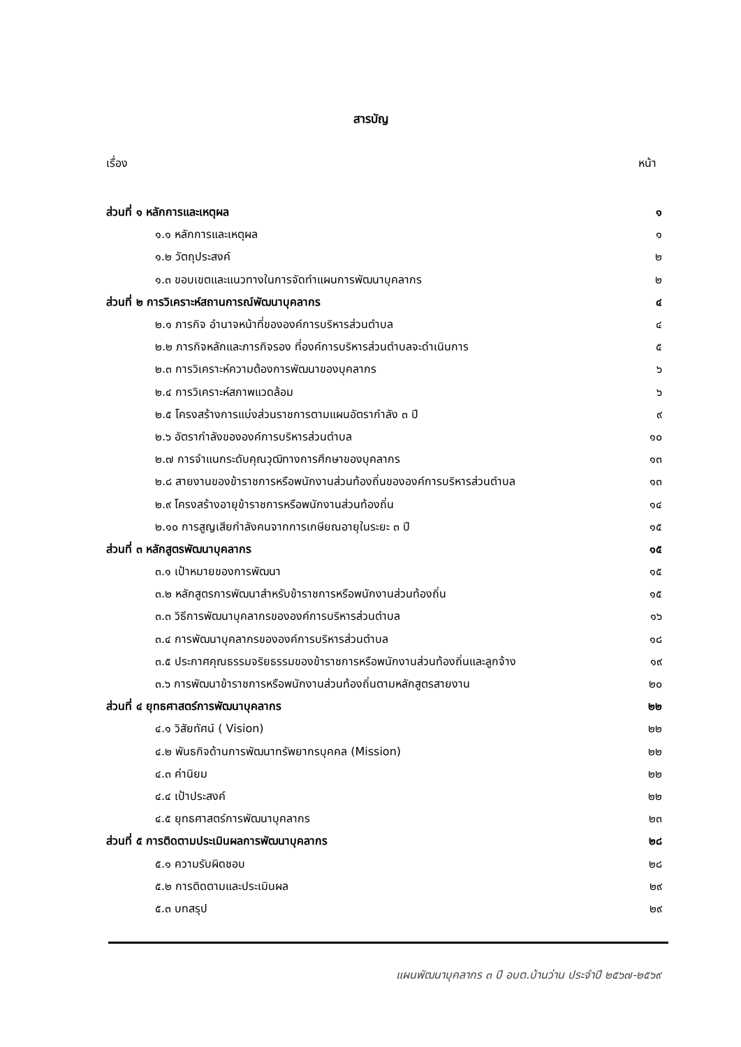สารบัญ
เรื่อง หน้า
| ส่วนที่ ๑ หลักการและเหตุผล | ๑ |
| ๑.๑ หลักการและเหตุผล | ๑ |
| ๑.๒ วัตถุประสงค์ | ๒ |
| ๑.๓ ขอบเขตและแนวทางในการจัดทำแผนการพัฒนาบุคลากร | ๒ |
| ส่วนที่ ๒ การวิเคราะห์สถานการณ์พัฒนาบุคลากร | ๔ |
| ๒.๑ ภารกิจ อำนาจหน้าที่ขององค์การบริหารส่วนตำบล | ๔ |
| ๒.๒ ภารกิจหลักและภารกิจรอง ที่องค์การบริหารส่วนตำบลจะดำเนินการ | ๕ |
| ๒.๓ การวิเคราะห์ความต้องการพัฒนาของบุคลากร | ๖ |
| ๒.๔ การวิเคราะห์สภาพแวดล้อม | ๖ |
| ๒.๕ โครงสร้างการแบ่งส่วนราชการตามแผนอัตรากำลัง ๓ ปี | ๙ |
| ๒.๖ อัตรากำลังขององค์การบริหารส่วนตำบล | ๑๐ |
| ๒.๗ การจำแนกระดับคุณวุฒิทางการศึกษาของบุคลากร | ๑๓ |
| ๒.๘ สายงานของข้าราชการหรือพนักงานส่วนท้องถิ่นขององค์การบริหารส่วนตำบล | ๑๓ |
| ๒.๙ โครงสร้างอายุข้าราชการหรือพนักงานส่วนท้องถิ่น | ๑๔ |
| ๒.๑๐ การสูญเสียกำลังคนจากการเกษียณอายุในระยะ ๓ ปี | ๑๕ |
| ส่วนที่ ๓ หลักสูตรพัฒนาบุคลากร | ๑๕ |
| ๓.๑ เป้าหมายของการพัฒนา | ๑๕ |
| ๓.๒ หลักสูตรการพัฒนาสำหรับข้าราชการหรือพนักงานส่วนท้องถิ่น | ๑๕ |
| ๓.๓ วิธีการพัฒนาบุคลากรขององค์การบริหารส่วนตำบล | ๑๖ |
| ๓.๔ การพัฒนาบุคลากรขององค์การบริหารส่วนตำบล | ๑๘ |
| ๓.๕ ประกาศคุณธรรมจริยธรรมของข้าราชการหรือพนักงานส่วนท้องถิ่นและลูกจ้าง | ๑๙ |
| ๓.๖ การพัฒนาข้าราชการหรือพนักงานส่วนท้องถิ่นตามหลักสูตรสายงาน | ๒๐ |
| ส่วนที่ ๔ ยุทธศาสตร์การพัฒนาบุคลากร | ๒๒ |
| ๔.๑ วิสัยทัศน์ ( Vision) | ๒๒ |
| ๔.๒ พันธกิจด้านการพัฒนาทรัพยากรบุคคล (Mission) | ๒๒ |
| ๔.๓ ค่านิยม | ๒๒ |
| ๔.๔ เป้าประสงค์ | ๒๒ |
| ๔.๕ ยุทธศาสตร์การพัฒนาบุคลากร | ๒๓ |
| ส่วนที่ ๕ การติดตามประเมินผลการพัฒนาบุคลากร | ๒๘ |
| ๕.๑ ความรับผิดชอบ | ๒๘ |
| ๕.๒ การติดตามและประเมินผล | ๒๙ |
| ๕.๓ บทสรุป | ๒๙ |
แผนพัฒนาบุคลากร ๓ ปี อบต.บ้านว่าน ประจำปี ๒๕๖๗-๒๕๖๙